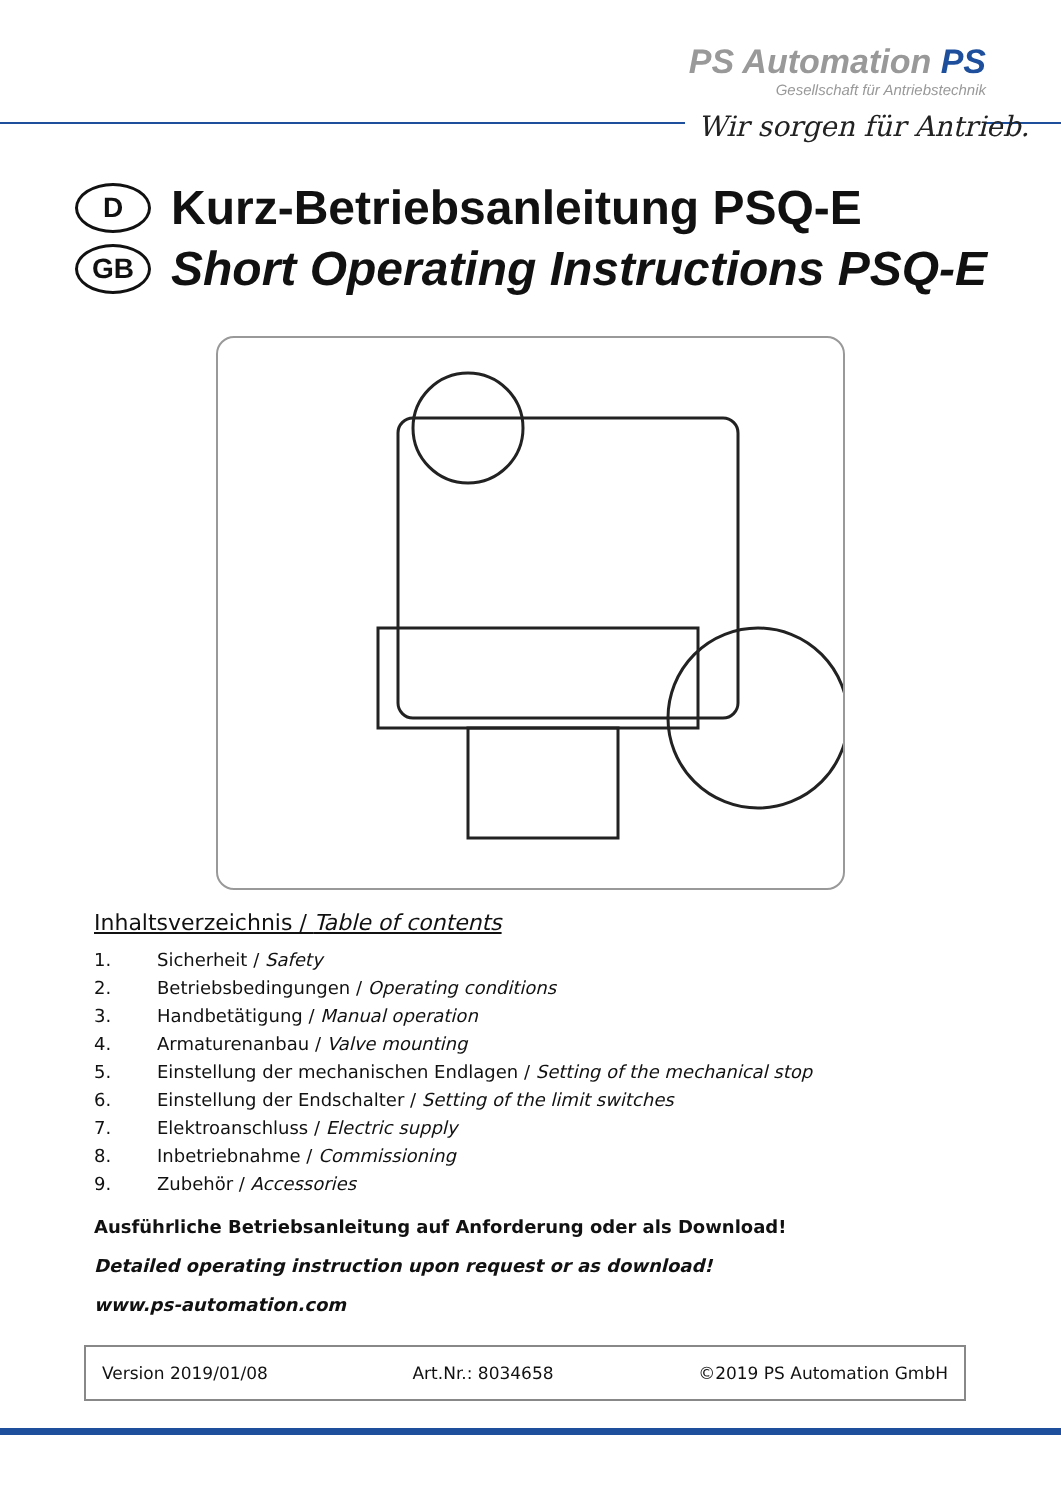PS Automation PS
Gesellschaft für Antriebstechnik
Wir sorgen für Antrieb.
D Kurz-Betriebsanleitung PSQ-E
GB Short Operating Instructions PSQ-E
Inhaltsverzeichnis / Table of contents
1. Sicherheit / Safety
2. Betriebsbedingungen / Operating conditions
3. Handbetätigung / Manual operation
4. Armaturenanbau / Valve mounting
5. Einstellung der mechanischen Endlagen / Setting of the mechanical stop
6. Einstellung der Endschalter / Setting of the limit switches
7. Elektroanschluss / Electric supply
8. Inbetriebnahme / Commissioning
9. Zubehör / Accessories
Ausführliche Betriebsanleitung auf Anforderung oder als Download!
Detailed operating instruction upon request or as download!
www.ps-automation.com
Version 2019/01/08 Art.Nr.: 8034658 ©2019 PS Automation GmbH